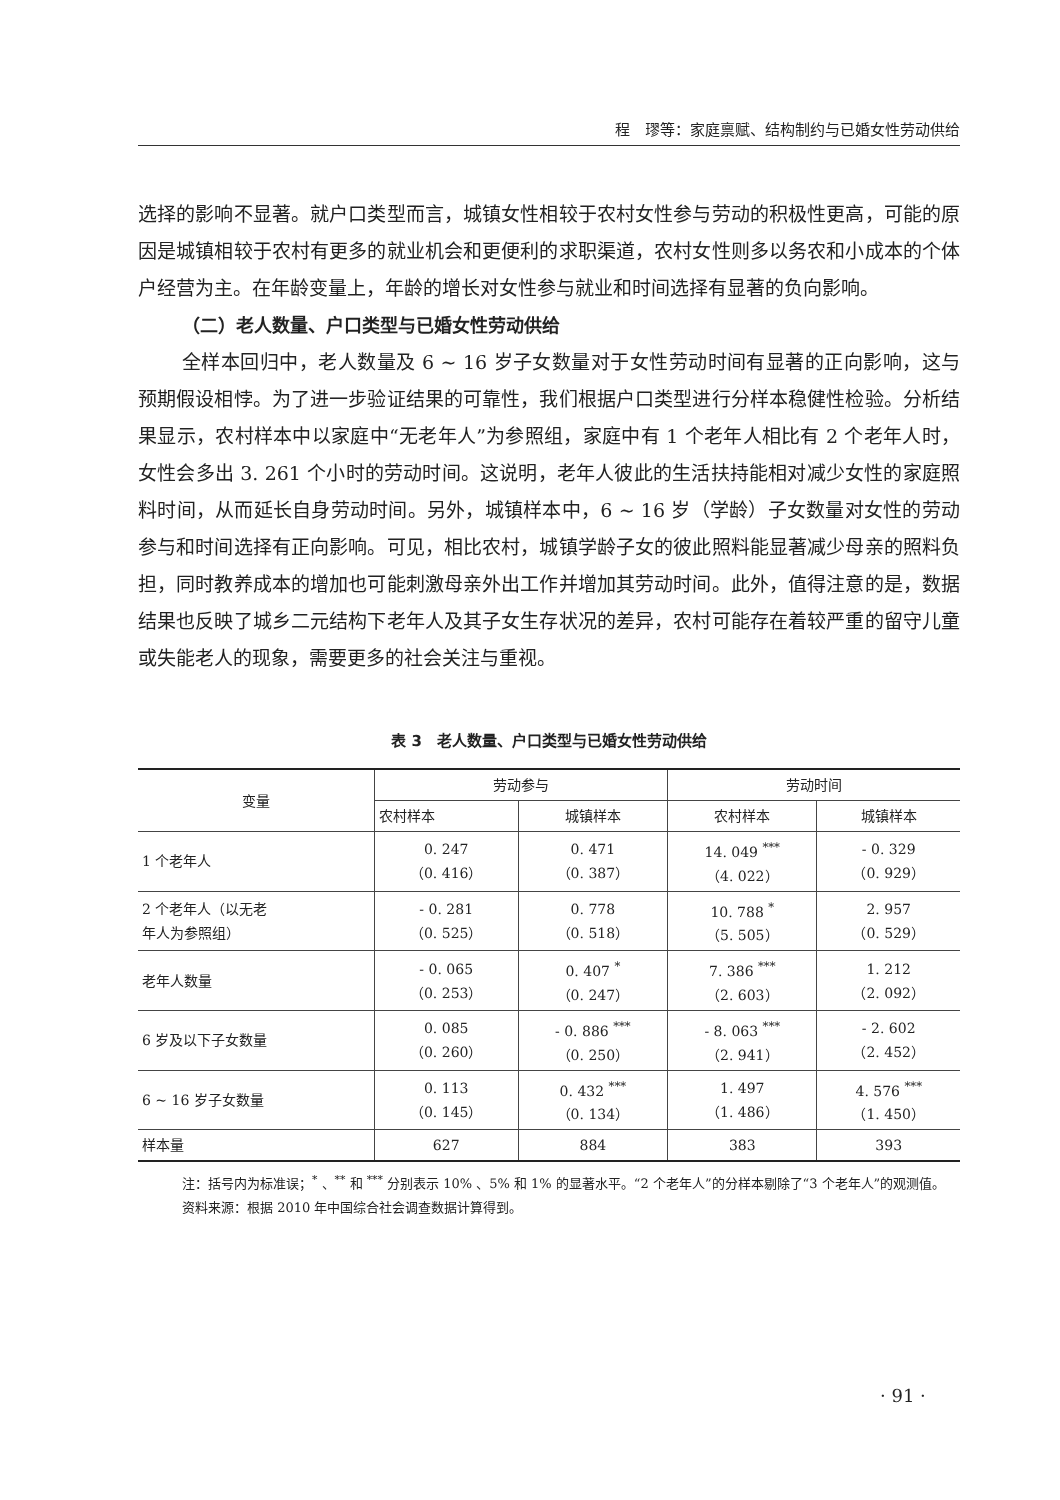程　璆等：家庭禀赋、结构制约与已婚女性劳动供给
选择的影响不显著。就户口类型而言，城镇女性相较于农村女性参与劳动的积极性更高，可能的原因是城镇相较于农村有更多的就业机会和更便利的求职渠道，农村女性则多以务农和小成本的个体户经营为主。在年龄变量上，年龄的增长对女性参与就业和时间选择有显著的负向影响。
（二）老人数量、户口类型与已婚女性劳动供给
全样本回归中，老人数量及 6 ~ 16 岁子女数量对于女性劳动时间有显著的正向影响，这与预期假设相悖。为了进一步验证结果的可靠性，我们根据户口类型进行分样本稳健性检验。分析结果显示，农村样本中以家庭中“无老年人”为参照组，家庭中有 1 个老年人相比有 2 个老年人时，女性会多出 3. 261 个小时的劳动时间。这说明，老年人彼此的生活扶持能相对减少女性的家庭照料时间，从而延长自身劳动时间。另外，城镇样本中，6 ~ 16 岁（学龄）子女数量对女性的劳动参与和时间选择有正向影响。可见，相比农村，城镇学龄子女的彼此照料能显著减少母亲的照料负担，同时教养成本的增加也可能刺激母亲外出工作并增加其劳动时间。此外，值得注意的是，数据结果也反映了城乡二元结构下老年人及其子女生存状况的差异，农村可能存在着较严重的留守儿童或失能老人的现象，需要更多的社会关注与重视。
表 3　老人数量、户口类型与已婚女性劳动供给
| 变量 | 劳动参与 | | 劳动时间 | |
| --- | --- | --- | --- | --- |
| | 农村样本 | 城镇样本 | 农村样本 | 城镇样本 |
| 1 个老年人 | 0. 247 （0. 416） | 0. 471 （0. 387） | 14. 049 <sup>***</sup> （4. 022） | - 0. 329 （0. 929） |
| 2 个老年人（以无老 年人为参照组） | - 0. 281 （0. 525） | 0. 778 （0. 518） | 10. 788 <sup>*</sup> （5. 505） | 2. 957 （0. 529） |
| 老年人数量 | - 0. 065 （0. 253） | 0. 407 <sup>*</sup> （0. 247） | 7. 386 <sup>***</sup> （2. 603） | 1. 212 （2. 092） |
| 6 岁及以下子女数量 | 0. 085 （0. 260） | - 0. 886 <sup>***</sup> （0. 250） | - 8. 063 <sup>***</sup> （2. 941） | - 2. 602 （2. 452） |
| 6 ~ 16 岁子女数量 | 0. 113 （0. 145） | 0. 432 <sup>***</sup> （0. 134） | 1. 497 （1. 486） | 4. 576 <sup>***</sup> （1. 450） |
| 样本量 | 627 | 884 | 383 | 393 |
注：括号内为标准误；<sup>*</sup> 、<sup>**</sup> 和 <sup>***</sup> 分别表示 10% 、5% 和 1% 的显著水平。“2 个老年人”的分样本剔除了“3 个老年人”的观测值。
资料来源：根据 2010 年中国综合社会调查数据计算得到。
· 91 ·